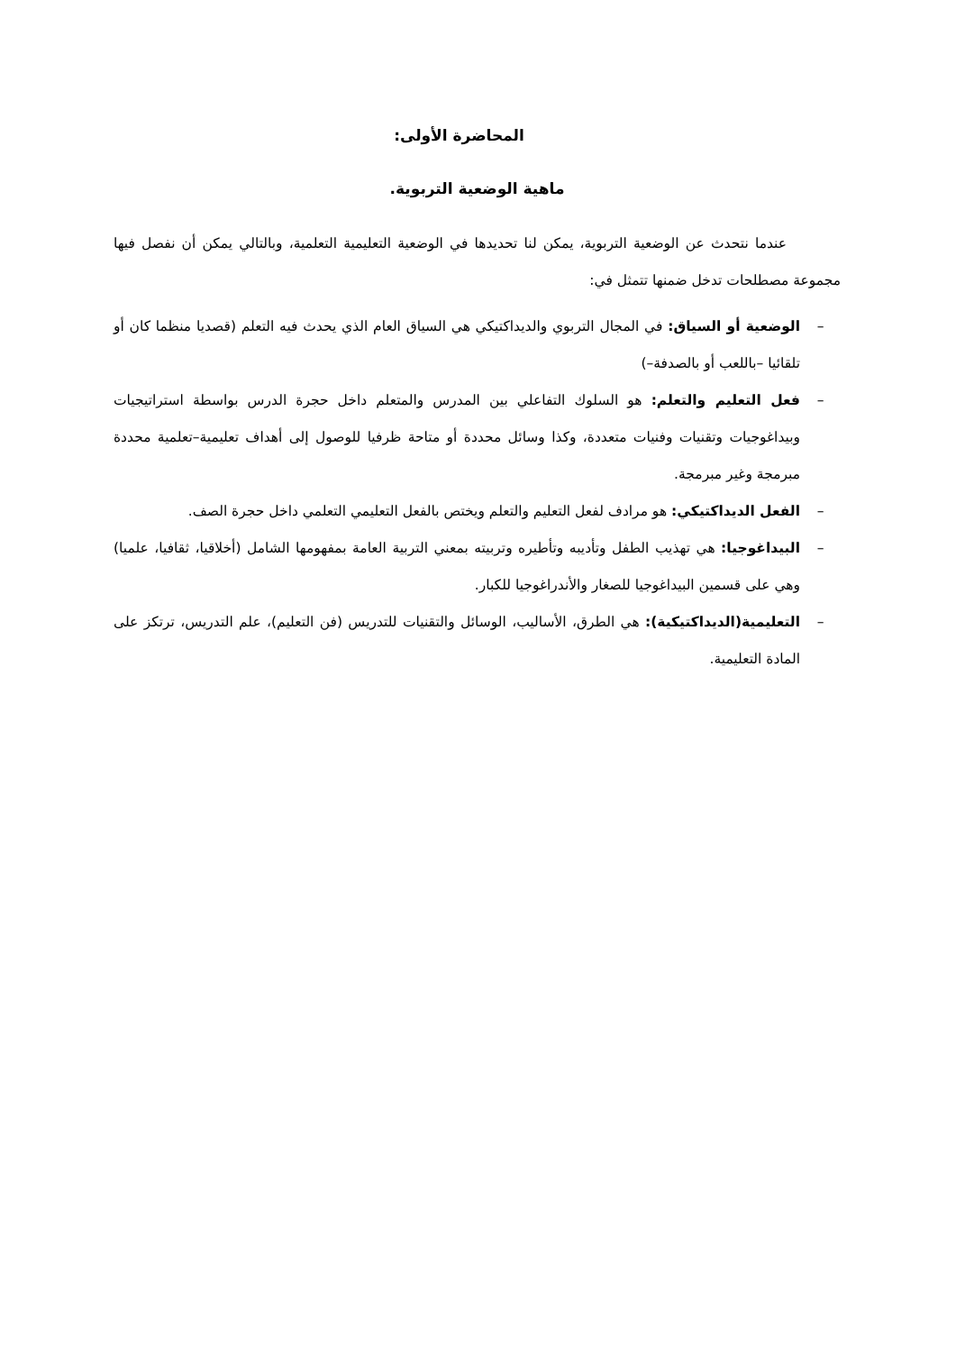المحاضرة الأولى:
ماهية الوضعية التربوية.
عندما نتحدث عن الوضعية التربوية، يمكن لنا تحديدها في الوضعية التعليمية التعلمية، وبالتالي يمكن أن نفصل فيها مجموعة مصطلحات تدخل ضمنها تتمثل في:
– الوضعية أو السياق: في المجال التربوي والديداكتيكي هي السياق العام الذي يحدث فيه التعلم (قصديا منظما كان أو تلقائيا –باللعب أو بالصدفة–)
– فعل التعليم والتعلم: هو السلوك التفاعلي بين المدرس والمتعلم داخل حجرة الدرس بواسطة استراتيجيات وبيداغوجيات وتقنيات وفنيات متعددة، وكذا وسائل محددة أو متاحة ظرفيا للوصول إلى أهداف تعليمية–تعلمية محددة مبرمجة وغير مبرمجة.
– الفعل الديداكتيكي: هو مرادف لفعل التعليم والتعلم ويختص بالفعل التعليمي التعلمي داخل حجرة الصف.
– البيداغوجيا: هي تهذيب الطفل وتأديبه وتأطيره وتربيته بمعني التربية العامة بمفهومها الشامل (أخلاقيا، ثقافيا، علميا) وهي على قسمين البيداغوجيا للصغار والأندراغوجيا للكبار.
– التعليمية(الديداكتيكية): هي الطرق، الأساليب، الوسائل والتقنيات للتدريس (فن التعليم)، علم التدريس، ترتكز على المادة التعليمية.